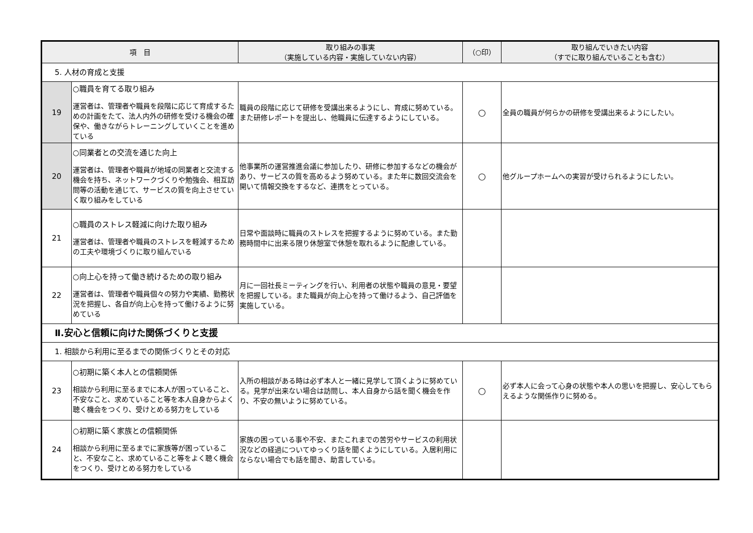| 項 目 | | 取り組みの事実 （実施している内容・実施していない内容） | （○印） | 取り組んでいきたい内容 （すでに取り組んでいることも含む） |
| --- | --- | --- | --- | --- |
| 5. 人材の育成と支援 | | | | |
| 19 | ○職員を育てる取り組み 運営者は、管理者や職員を段階に応じて育成するための計画をたて、法人内外の研修を受ける機会の確保や、働きながらトレーニングしていくことを進めている | 職員の段階に応じて研修を受講出来るようにし、育成に努めている。また研修レポートを提出し、他職員に伝達するようにしている。 | ○ | 全員の職員が何らかの研修を受講出来るようにしたい。 |
| 20 | ○同業者との交流を通じた向上 運営者は、管理者や職員が地域の同業者と交流する機会を持ち、ネットワークづくりや勉強会、相互訪問等の活動を通じて、サービスの質を向上させていく取り組みをしている | 他事業所の運営推進会議に参加したり、研修に参加するなどの機会があり、サービスの質を高めるよう努めている。また年に数回交流会を開いて情報交換をするなど、連携をとっている。 | ○ | 他グループホームへの実習が受けられるようにしたい。 |
| 21 | ○職員のストレス軽減に向けた取り組み 運営者は、管理者や職員のストレスを軽減するための工夫や環境づくりに取り組んでいる | 日常や面談時に職員のストレスを把握するように努めている。また勤務時間中に出来る限り休憩室で休憩を取れるように配慮している。 | | |
| 22 | ○向上心を持って働き続けるための取り組み 運営者は、管理者や職員個々の努力や実績、勤務状況を把握し、各自が向上心を持って働けるように努めている | 月に一回社長ミーティングを行い、利用者の状態や職員の意見・要望を把握している。また職員が向上心を持って働けるよう、自己評価を実施している。 | | |
| Ⅱ.安心と信頼に向けた関係づくりと支援 | | | | |
| 1. 相談から利用に至るまでの関係づくりとその対応 | | | | |
| 23 | ○初期に築く本人との信頼関係 相談から利用に至るまでに本人が困っていること、不安なこと、求めていること等を本人自身からよく聴く機会をつくり、受けとめる努力をしている | 入所の相談がある時は必ず本人と一緒に見学して頂くように努めている。見学が出来ない場合は訪問し、本人自身から話を聞く機会を作り、不安の無いように努めている。 | ○ | 必ず本人に会って心身の状態や本人の思いを把握し、安心してもらえるような関係作りに努める。 |
| 24 | ○初期に築く家族との信頼関係 相談から利用に至るまでに家族等が困っていること、不安なこと、求めていること等をよく聴く機会をつくり、受けとめる努力をしている | 家族の困っている事や不安、またこれまでの苦労やサービスの利用状況などの経過についてゆっくり話を聞くようにしている。入居利用にならない場合でも話を聞き、助言している。 | | |